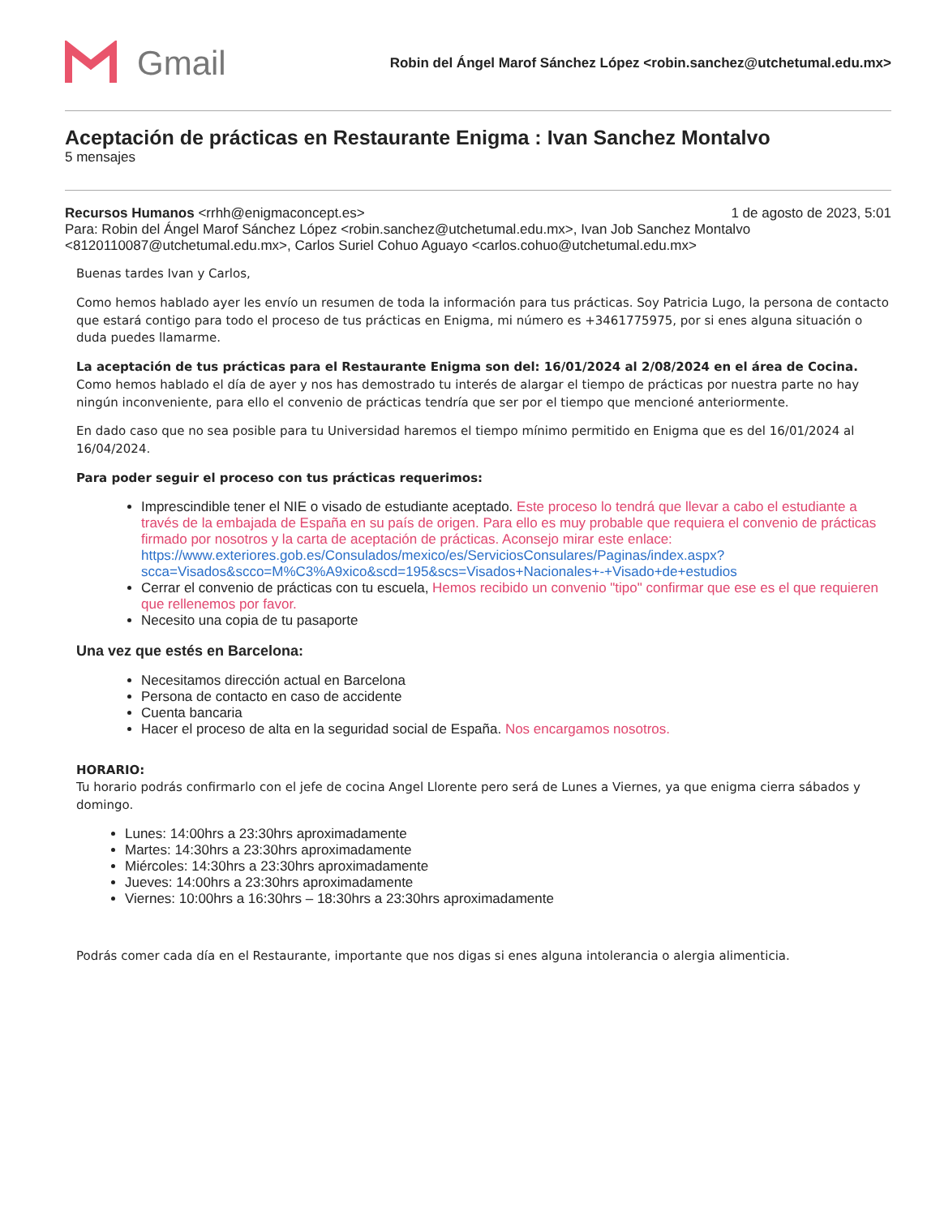Gmail
Robin del Ángel Marof Sánchez López <robin.sanchez@utchetumal.edu.mx>
Aceptación de prácticas en Restaurante Enigma : Ivan Sanchez Montalvo
5 mensajes
Recursos Humanos <rrhh@enigmaconcept.es>
1 de agosto de 2023, 5:01
Para: Robin del Ángel Marof Sánchez López <robin.sanchez@utchetumal.edu.mx>, Ivan Job Sanchez Montalvo <8120110087@utchetumal.edu.mx>, Carlos Suriel Cohuo Aguayo <carlos.cohuo@utchetumal.edu.mx>
Buenas tardes Ivan y Carlos,
Como hemos hablado ayer les envío un resumen de toda la información para tus prácticas. Soy Patricia Lugo, la persona de contacto que estará contigo para todo el proceso de tus prácticas en Enigma, mi número es +3461775975, por si enes alguna situación o duda puedes llamarme.
La aceptación de tus prácticas para el Restaurante Enigma son del: 16/01/2024 al 2/08/2024 en el área de Cocina. Como hemos hablado el día de ayer y nos has demostrado tu interés de alargar el tiempo de prácticas por nuestra parte no hay ningún inconveniente, para ello el convenio de prácticas tendría que ser por el tiempo que mencioné anteriormente.
En dado caso que no sea posible para tu Universidad haremos el tiempo mínimo permitido en Enigma que es del 16/01/2024 al 16/04/2024.
Para poder seguir el proceso con tus prácticas requerimos:
Imprescindible tener el NIE o visado de estudiante aceptado. Este proceso lo tendrá que llevar a cabo el estudiante a través de la embajada de España en su país de origen. Para ello es muy probable que requiera el convenio de prácticas firmado por nosotros y la carta de aceptación de prácticas. Aconsejo mirar este enlace: https://www.exteriores.gob.es/Consulados/mexico/es/ServiciosConsulares/Paginas/index.aspx?scca=Visados&scco=M%C3%A9xico&scd=195&scs=Visados+Nacionales+-+Visado+de+estudios
Cerrar el convenio de prácticas con tu escuela, Hemos recibido un convenio "tipo" confirmar que ese es el que requieren que rellenemos por favor.
Necesito una copia de tu pasaporte
Una vez que estés en Barcelona:
Necesitamos dirección actual en Barcelona
Persona de contacto en caso de accidente
Cuenta bancaria
Hacer el proceso de alta en la seguridad social de España. Nos encargamos nosotros.
HORARIO:
Tu horario podrás confirmarlo con el jefe de cocina Angel Llorente pero será de Lunes a Viernes, ya que enigma cierra sábados y domingo.
Lunes: 14:00hrs a 23:30hrs aproximadamente
Martes: 14:30hrs a 23:30hrs aproximadamente
Miércoles: 14:30hrs a 23:30hrs aproximadamente
Jueves: 14:00hrs a 23:30hrs aproximadamente
Viernes: 10:00hrs a 16:30hrs – 18:30hrs a 23:30hrs aproximadamente
Podrás comer cada día en el Restaurante, importante que nos digas si enes alguna intolerancia o alergia alimenticia.